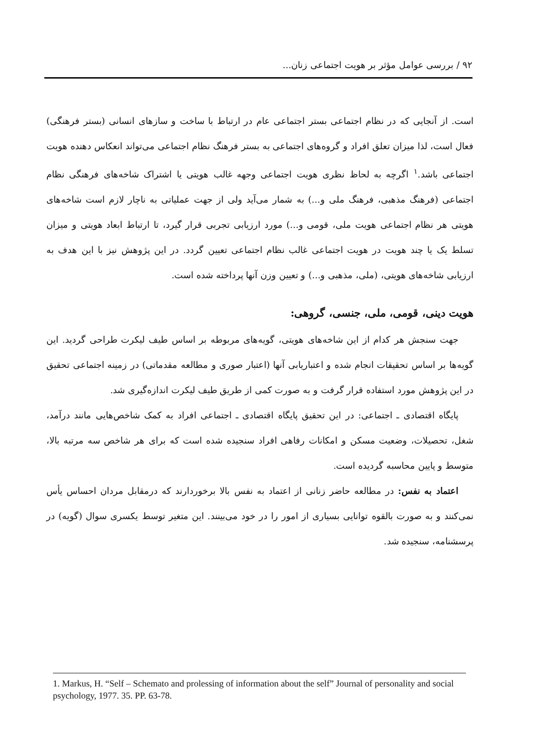۹۲ / بررسی عوامل مؤثر بر هویت اجتماعی زنان...
است. از آنجایی که در نظام اجتماعی بستر اجتماعی عام در ارتباط با ساخت و سازهای انسانی (بستر فرهنگی) فعال است، لذا میزان تعلق افراد و گروه‌های اجتماعی به بستر فرهنگ نظام اجتماعی می‌تواند انعکاس دهنده هویت اجتماعی باشد.<sup>۱</sup> اگرچه به لحاظ نظری هویت اجتماعی وجهه غالب هویتی یا اشتراک شاخه‌های فرهنگی نظام اجتماعی (فرهنگ مذهبی، فرهنگ ملی و...) به شمار می‌آید ولی از جهت عملیاتی به ناچار لازم است شاخه‌های هویتی هر نظام اجتماعی هویت ملی، قومی و...) مورد ارزیابی تجربی قرار گیرد، تا ارتباط ابعاد هویتی و میزان تسلط یک یا چند هویت در هویت اجتماعی غالب نظام اجتماعی تعیین گردد. در این پژوهش نیز با این هدف به ارزیابی شاخه‌های هویتی، (ملی، مذهبی و...) و تعیین وزن آنها پرداخته شده است.
هویت دینی، قومی، ملی، جنسی، گروهی:
جهت سنجش هر کدام از این شاخه‌های هویتی، گویه‌های مربوطه بر اساس طیف لیکرت طراحی گردید. این گویه‌ها بر اساس تحقیقات انجام شده و اعتباریابی آنها (اعتبار صوری و مطالعه مقدماتی) در زمینه اجتماعی تحقیق در این پژوهش مورد استفاده قرار گرفت و به صورت کمی از طریق طیف لیکرت اندازه‌گیری شد.
پایگاه اقتصادی ـ اجتماعی: در این تحقیق پایگاه اقتصادی ـ اجتماعی افراد به کمک شاخص‌هایی مانند درآمد، شغل، تحصیلات، وضعیت مسکن و امکانات رفاهی افراد سنجیده شده است که برای هر شاخص سه مرتبه بالا، متوسط و پایین محاسبه گردیده است.
اعتماد به نفس: در مطالعه حاضر زنانی از اعتماد به نفس بالا برخوردارند که درمقابل مردان احساس یأس نمی‌کنند و به صورت بالقوه توانایی بسیاری از امور را در خود می‌بینند. این متغیر توسط یکسری سوال (گویه) در پرسشنامه، سنجیده شد.
1. Markus, H. “Self – Schemato and prolessing of information about the self” Journal of personality and social psychology, 1977. 35. PP. 63-78.